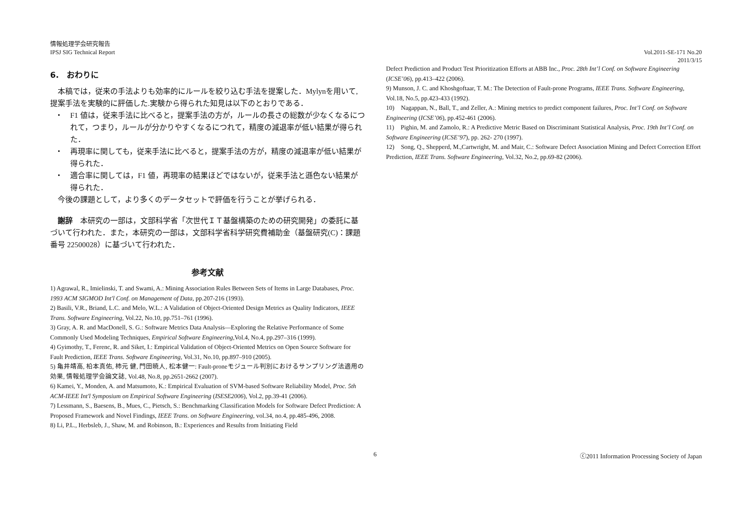情報処理学会研究報告
IPSJ SIG Technical Report
Vol.2011-SE-171 No.20
2011/3/15
6.　おわりに
　本稿では，従来の手法よりも効率的にルールを絞り込む手法を提案した．Mylynを用いて,提案手法を実験的に評価した.実験から得られた知見は以下のとおりである．
・　F1 値は，従来手法に比べると，提案手法の方が，ルールの長さの総数が少なくなるにつれて，つまり，ルールが分かりやすくなるにつれて，精度の減退率が低い結果が得られた．
・　再現率に関しても，従来手法に比べると，提案手法の方が，精度の減退率が低い結果が得られた．
・　適合率に関しては，F1 値，再現率の結果ほどではないが，従来手法と遜色ない結果が得られた．
　今後の課題として，より多くのデータセットで評価を行うことが挙げられる．
　謝辞　本研究の一部は，文部科学省「次世代ＩＴ基盤構築のための研究開発」の委託に基づいて行われた．また，本研究の一部は，文部科学省科学研究費補助金（基盤研究(C)：課題番号 22500028）に基づいて行われた．
参考文献
1) Agrawal, R., Imielinski, T. and Swami, A.: Mining Association Rules Between Sets of Items in Large Databases, Proc. 1993 ACM SIGMOD Int'l Conf. on Management of Data, pp.207-216 (1993).
2) Basili, V.R., Briand, L.C. and Melo, W.L.: A Validation of Object-Oriented Design Metrics as Quality Indicators, IEEE Trans. Software Engineering, Vol.22, No.10, pp.751–761 (1996).
3) Gray, A. R. and MacDonell, S. G.: Software Metrics Data Analysis—Exploring the Relative Performance of Some Commonly Used Modeling Techniques, Empirical Software Engineering,Vol.4, No.4, pp.297–316 (1999).
4) Gyimothy, T., Ferenc, R. and Siket, I.: Empirical Validation of Object-Oriented Metrics on Open Source Software for Fault Prediction, IEEE Trans. Software Engineering, Vol.31, No.10, pp.897–910 (2005).
5) 亀井靖高, 柗本真佑, 柿元 健, 門田暁人, 松本健一: Fault-proneモジュール判別におけるサンプリング法適用の効果, 情報処理学会論文誌, Vol.48, No.8, pp.2651-2662 (2007).
6) Kamei, Y., Monden, A. and Matsumoto, K.: Empirical Evaluation of SVM-based Software Reliability Model, Proc. 5th ACM-IEEE Int'l Symposium on Empirical Software Engineering (ISESE2006), Vol.2, pp.39-41 (2006).
7) Lessmann, S., Baesens, B., Mues, C., Pietsch, S.: Benchmarking Classification Models for Software Defect Prediction: A Proposed Framework and Novel Findings, IEEE Trans. on Software Engineering, vol.34, no.4, pp.485-496, 2008.
8) Li, P.L., Herbsleb, J., Shaw, M. and Robinson, B.: Experiences and Results from Initiating Field
Defect Prediction and Product Test Prioritization Efforts at ABB Inc., Proc. 28th Int’l Conf. on Software Engineering (ICSE’06), pp.413–422 (2006).
9) Munson, J. C. and Khoshgoftaar, T. M.: The Detection of Fault-prone Programs, IEEE Trans. Software Engineering, Vol.18, No.5, pp.423-433 (1992).
10)　Nagappan, N., Ball, T., and Zeller, A.: Mining metrics to predict component failures, Proc. Int’l Conf. on Software Engineering (ICSE’06), pp.452-461 (2006).
11)　Pighin, M. and Zamolo, R.: A Predictive Metric Based on Discriminant Statistical Analysis, Proc. 19th Int’l Conf. on Software Engineering (ICSE’97), pp. 262- 270 (1997).
12)　Song, Q., Shepperd, M.,Cartwright, M. and Mair, C.: Software Defect Association Mining and Defect Correction Effort Prediction, IEEE Trans. Software Engineering, Vol.32, No.2, pp.69-82 (2006).
6 ⓒ2011 Information Processing Society of Japan